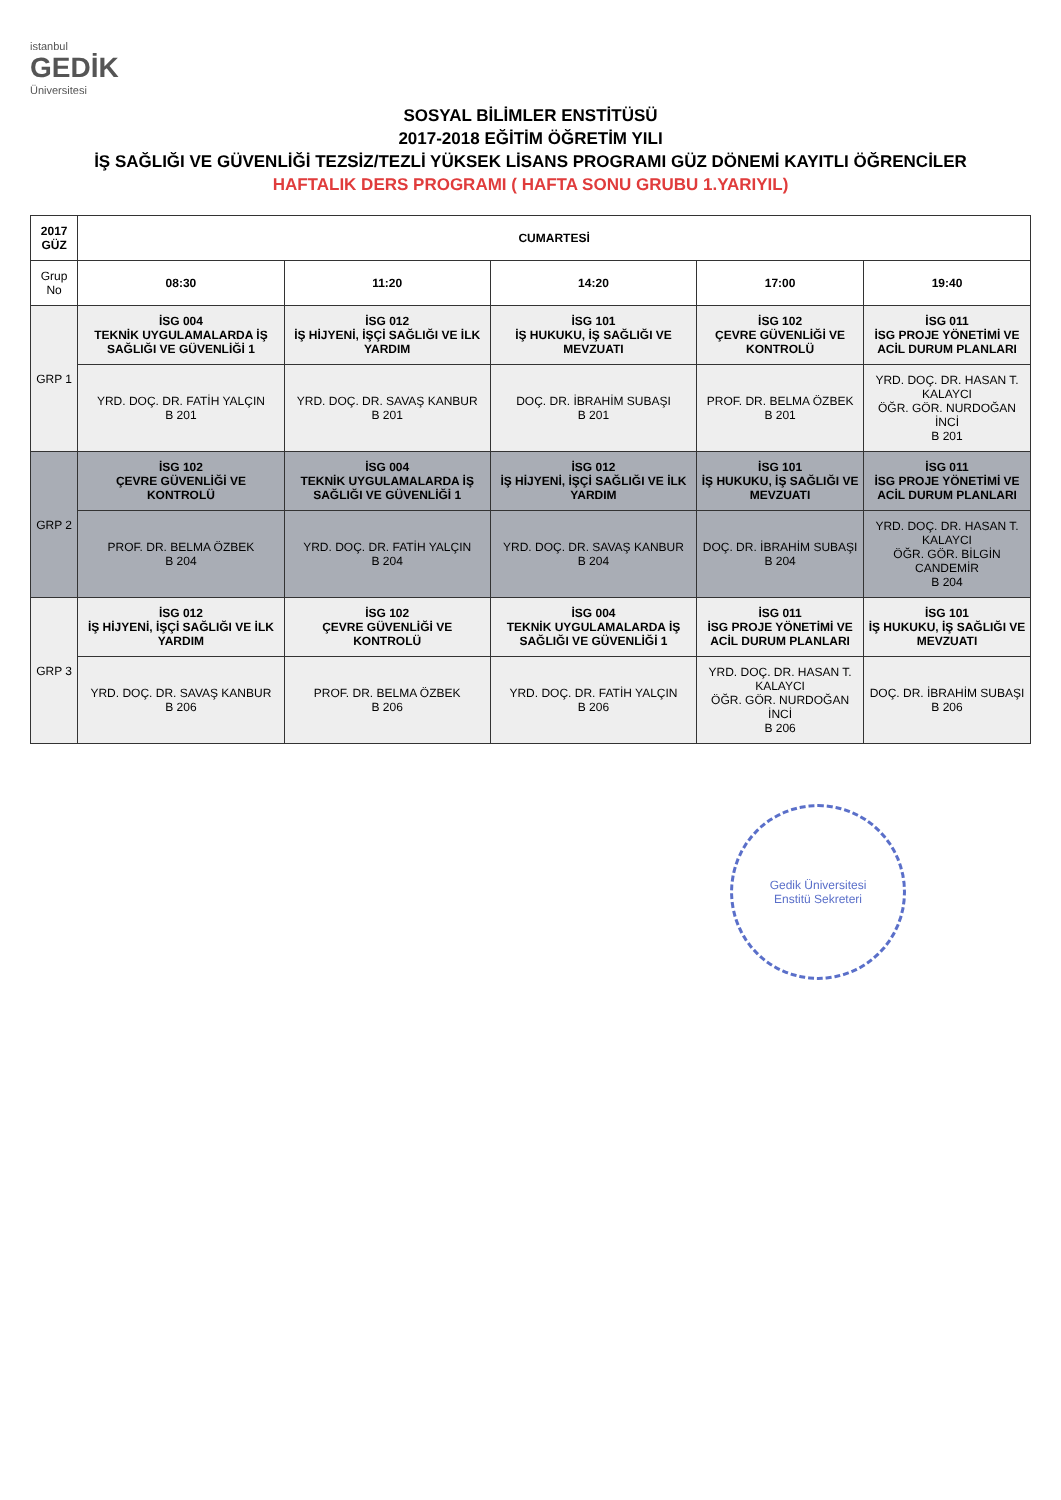istanbul
GEDİK
Üniversitesi
SOSYAL BİLİMLER ENSTİTÜSÜ
2017-2018 EĞİTİM ÖĞRETİM YILI
İŞ SAĞLIĞI VE GÜVENLİĞİ TEZSİZ/TEZLİ YÜKSEK LİSANS PROGRAMI GÜZ DÖNEMİ KAYITLI ÖĞRENCİLER
HAFTALIK DERS PROGRAMI ( HAFTA SONU GRUBU 1.YARIYIL)
| 2017 GÜZ | CUMARTESİ | | | | |
| --- | --- | --- | --- | --- | --- |
| Grup No | 08:30 | 11:20 | 14:20 | 17:00 | 19:40 |
| GRP 1 | İSG 004 TEKNİK UYGULAMALARDA İŞ SAĞLIĞI VE GÜVENLİĞİ 1 | İSG 012 İŞ HİJYENİ, İŞÇİ SAĞLIĞI VE İLK YARDIM | İSG 101 İŞ HUKUKU, İŞ SAĞLIĞI VE MEVZUATI | İSG 102 ÇEVRE GÜVENLİĞİ VE KONTROLÜ | İSG 011 İSG PROJE YÖNETİMİ VE ACİL DURUM PLANLARI |
| | YRD. DOÇ. DR. FATİH YALÇIN B 201 | YRD. DOÇ. DR. SAVAŞ KANBUR B 201 | DOÇ. DR. İBRAHİM SUBAŞI B 201 | PROF. DR. BELMA ÖZBEK B 201 | YRD. DOÇ. DR. HASAN T. KALAYCI ÖĞR. GÖR. NURDOĞAN İNCİ B 201 |
| GRP 2 | İSG 102 ÇEVRE GÜVENLİĞİ VE KONTROLÜ | İSG 004 TEKNİK UYGULAMALARDA İŞ SAĞLIĞI VE GÜVENLİĞİ 1 | İSG 012 İŞ HİJYENİ, İŞÇİ SAĞLIĞI VE İLK YARDIM | İSG 101 İŞ HUKUKU, İŞ SAĞLIĞI VE MEVZUATI | İSG 011 İSG PROJE YÖNETİMİ VE ACİL DURUM PLANLARI |
| | PROF. DR. BELMA ÖZBEK B 204 | YRD. DOÇ. DR. FATİH YALÇIN B 204 | YRD. DOÇ. DR. SAVAŞ KANBUR B 204 | DOÇ. DR. İBRAHİM SUBAŞI B 204 | YRD. DOÇ. DR. HASAN T. KALAYCI ÖĞR. GÖR. BİLGİN CANDEMİR B 204 |
| GRP 3 | İSG 012 İŞ HİJYENİ, İŞÇİ SAĞLIĞI VE İLK YARDIM | İSG 102 ÇEVRE GÜVENLİĞİ VE KONTROLÜ | İSG 004 TEKNİK UYGULAMALARDA İŞ SAĞLIĞI VE GÜVENLİĞİ 1 | İSG 011 İSG PROJE YÖNETİMİ VE ACİL DURUM PLANLARI | İSG 101 İŞ HUKUKU, İŞ SAĞLIĞI VE MEVZUATI |
| | YRD. DOÇ. DR. SAVAŞ KANBUR B 206 | PROF. DR. BELMA ÖZBEK B 206 | YRD. DOÇ. DR. FATİH YALÇIN B 206 | YRD. DOÇ. DR. HASAN T. KALAYCI ÖĞR. GÖR. NURDOĞAN İNCİ B 206 | DOÇ. DR. İBRAHİM SUBAŞI B 206 |
Gedik Üniversitesi
Enstitü Sekreteri